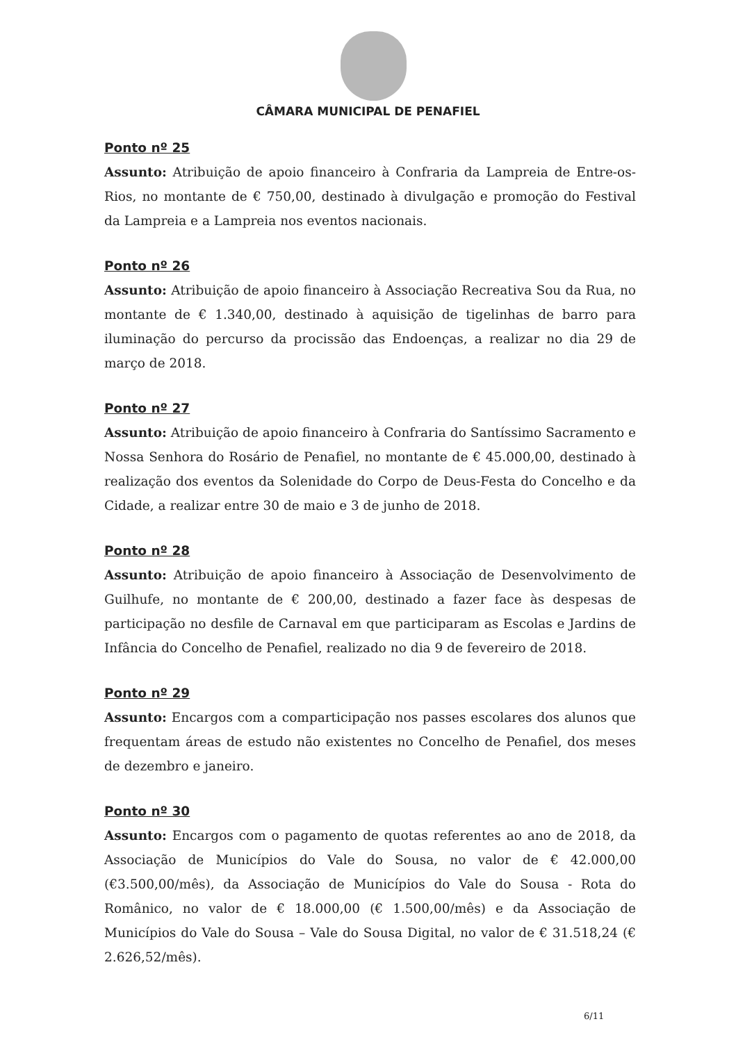CÂMARA MUNICIPAL DE PENAFIEL
Ponto nº 25
Assunto: Atribuição de apoio financeiro à Confraria da Lampreia de Entre-os-Rios, no montante de € 750,00, destinado à divulgação e promoção do Festival da Lampreia e a Lampreia nos eventos nacionais.
Ponto nº 26
Assunto: Atribuição de apoio financeiro à Associação Recreativa Sou da Rua, no montante de € 1.340,00, destinado à aquisição de tigelinhas de barro para iluminação do percurso da procissão das Endoenças, a realizar no dia 29 de março de 2018.
Ponto nº 27
Assunto: Atribuição de apoio financeiro à Confraria do Santíssimo Sacramento e Nossa Senhora do Rosário de Penafiel, no montante de € 45.000,00, destinado à realização dos eventos da Solenidade do Corpo de Deus-Festa do Concelho e da Cidade, a realizar entre 30 de maio e 3 de junho de 2018.
Ponto nº 28
Assunto: Atribuição de apoio financeiro à Associação de Desenvolvimento de Guilhufe, no montante de € 200,00, destinado a fazer face às despesas de participação no desfile de Carnaval em que participaram as Escolas e Jardins de Infância do Concelho de Penafiel, realizado no dia 9 de fevereiro de 2018.
Ponto nº 29
Assunto: Encargos com a comparticipação nos passes escolares dos alunos que frequentam áreas de estudo não existentes no Concelho de Penafiel, dos meses de dezembro e janeiro.
Ponto nº 30
Assunto: Encargos com o pagamento de quotas referentes ao ano de 2018, da Associação de Municípios do Vale do Sousa, no valor de € 42.000,00 (€3.500,00/mês), da Associação de Municípios do Vale do Sousa - Rota do Românico, no valor de € 18.000,00 (€ 1.500,00/mês) e da Associação de Municípios do Vale do Sousa – Vale do Sousa Digital, no valor de € 31.518,24 (€ 2.626,52/mês).
6/11